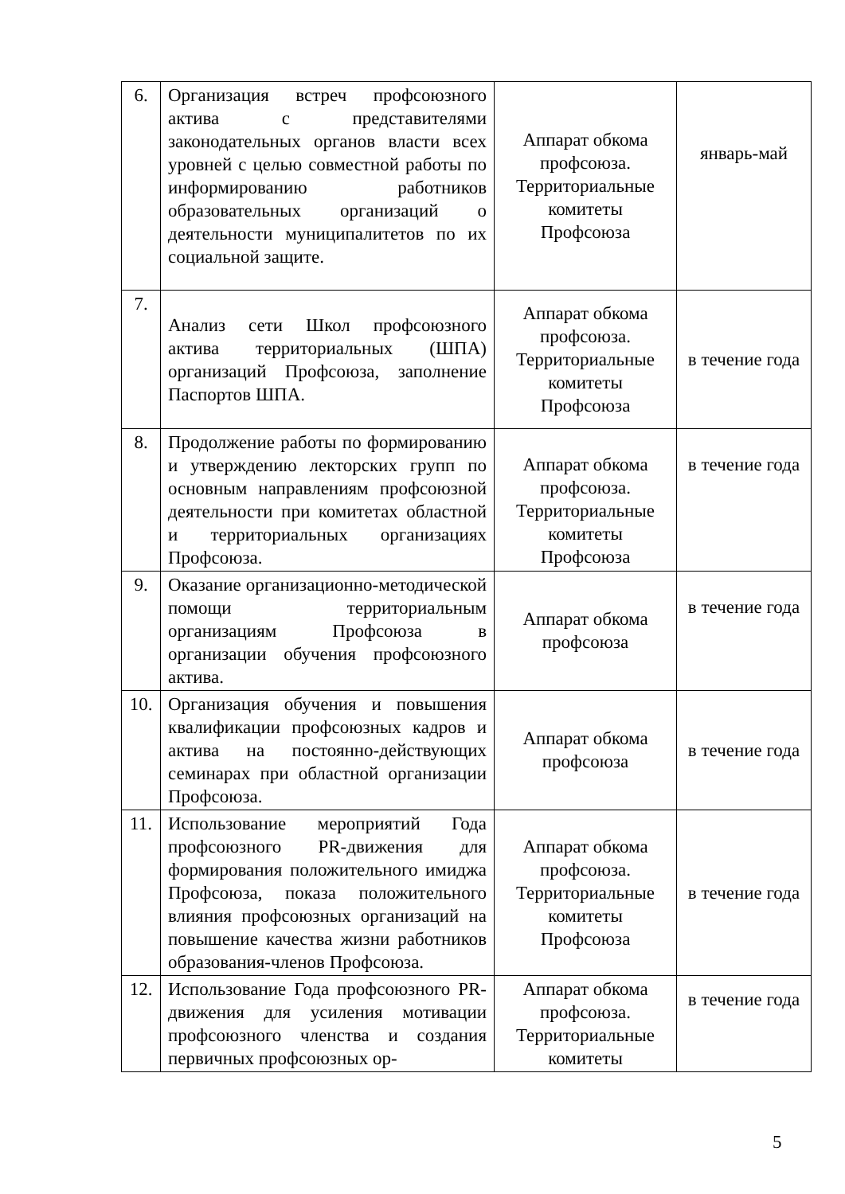| 6. | Организация встреч профсоюзного актива с представителями законодательных органов власти всех уровней с целью совместной работы по информированию работников образовательных организаций о деятельности муниципалитетов по их социальной защите. | Аппарат обкома профсоюза. Территориальные комитеты Профсоюза | январь-май |
| 7. | Анализ сети Школ профсоюзного актива территориальных (ШПА) организаций Профсоюза, заполнение Паспортов ШПА. | Аппарат обкома профсоюза. Территориальные комитеты Профсоюза | в течение года |
| 8. | Продолжение работы по формированию и утверждению лекторских групп по основным направлениям профсоюзной деятельности при комитетах областной и территориальных организациях Профсоюза. | Аппарат обкома профсоюза. Территориальные комитеты Профсоюза | в течение года |
| 9. | Оказание организационно-методической помощи территориальным организациям Профсоюза в организации обучения профсоюзного актива. | Аппарат обкома профсоюза | в течение года |
| 10. | Организация обучения и повышения квалификации профсоюзных кадров и актива на постоянно-действующих семинарах при областной организации Профсоюза. | Аппарат обкома профсоюза | в течение года |
| 11. | Использование мероприятий Года профсоюзного PR-движения для формирования положительного имиджа Профсоюза, показа положительного влияния профсоюзных организаций на повышение качества жизни работников образования-членов Профсоюза. | Аппарат обкома профсоюза. Территориальные комитеты Профсоюза | в течение года |
| 12. | Использование Года профсоюзного PR-движения для усиления мотивации профсоюзного членства и создания первичных профсоюзных ор- | Аппарат обкома профсоюза. Территориальные комитеты | в течение года |
5